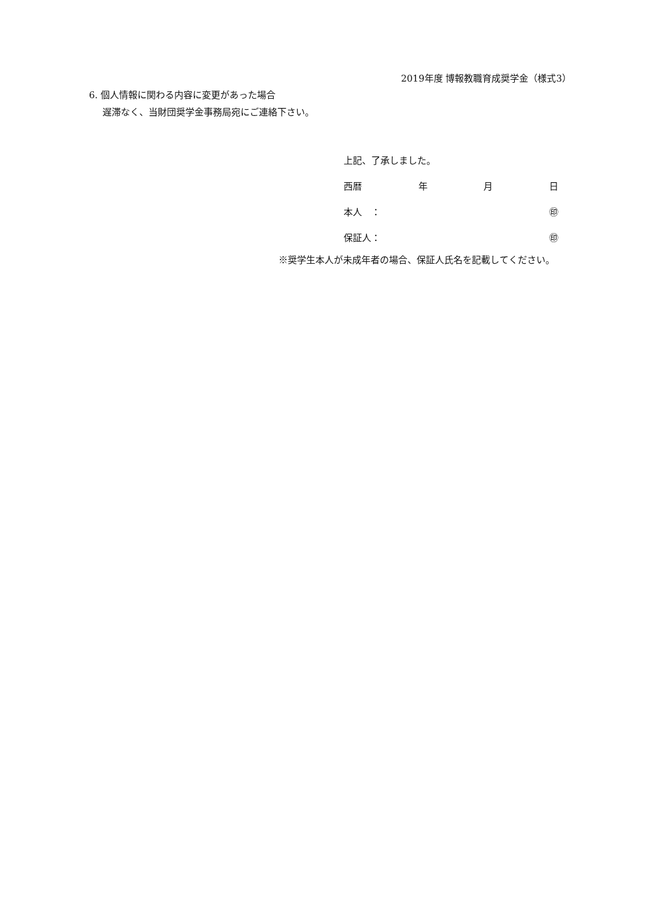2019年度 博報教職育成奨学金（様式3）
6. 個人情報に関わる内容に変更があった場合
遅滞なく、当財団奨学金事務局宛にご連絡下さい。
上記、了承しました。
西暦 年 月 日
本人　： ㊞
保証人： ㊞
※奨学生本人が未成年者の場合、保証人氏名を記載してください。